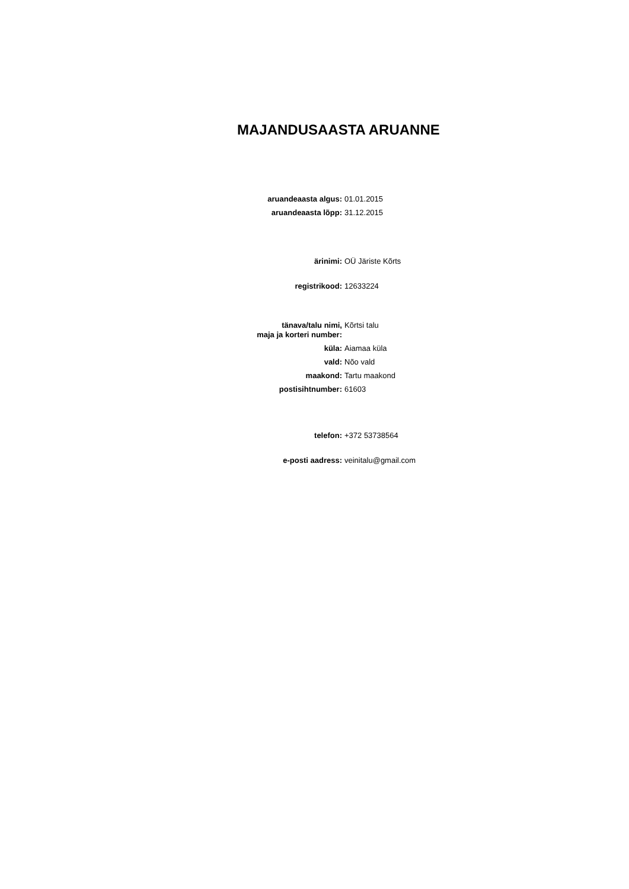MAJANDUSAASTA ARUANNE
aruandeaasta algus: 01.01.2015
aruandeaasta lõpp: 31.12.2015
ärinimi: OÜ Järiste Kõrts
registrikood: 12633224
tänava/talu nimi,
maja ja korteri number:
Kõrtsi talu
küla: Aiamaa küla
vald: Nõo vald
maakond: Tartu maakond
postisihtnumber: 61603
telefon: +372 53738564
e-posti aadress: veinitalu@gmail.com